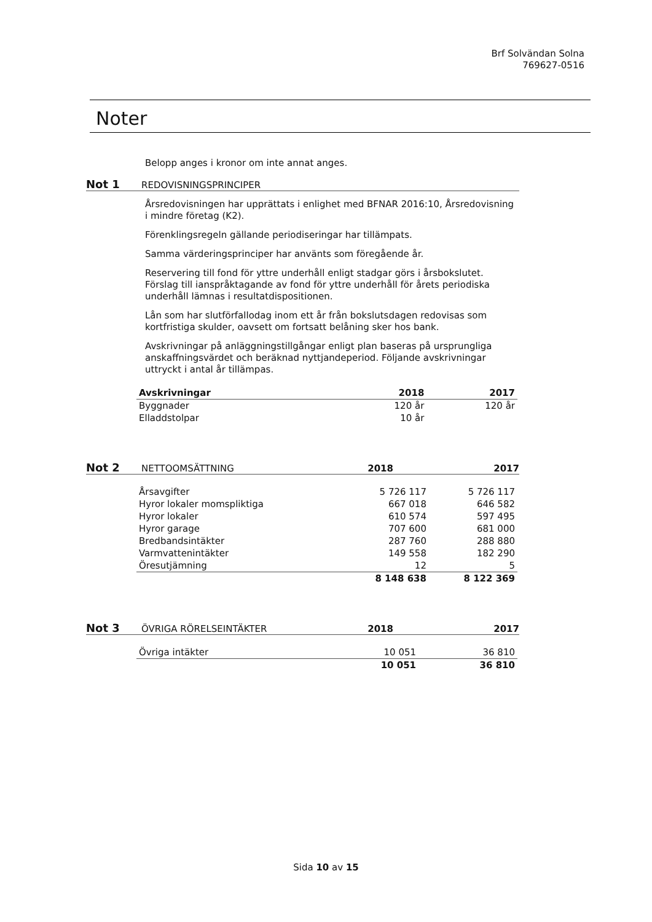Brf Solvändan Solna
769627-0516
Noter
Belopp anges i kronor om inte annat anges.
Not 1 REDOVISNINGSPRINCIPER
Årsredovisningen har upprättats i enlighet med BFNAR 2016:10, Årsredovisning i mindre företag (K2).
Förenklingsregeln gällande periodiseringar har tillämpats.
Samma värderingsprinciper har använts som föregående år.
Reservering till fond för yttre underhåll enligt stadgar görs i årsbokslutet. Förslag till ianspråktagande av fond för yttre underhåll för årets periodiska underhåll lämnas i resultatdispositionen.
Lån som har slutförfallodag inom ett år från bokslutsdagen redovisas som kortfristiga skulder, oavsett om fortsatt belåning sker hos bank.
Avskrivningar på anläggningstillgångar enligt plan baseras på ursprungliga anskaffningsvärdet och beräknad nyttjandeperiod. Följande avskrivningar uttryckt i antal år tillämpas.
| Avskrivningar | 2018 | 2017 |
| --- | --- | --- |
| Byggnader | 120 år | 120 år |
| Elladdstolpar | 10 år | |
Not 2 NETTOOMSÄTTNING 2018 2017
| Årsavgifter | 5 726 117 | 5 726 117 |
| Hyror lokaler momspliktiga | 667 018 | 646 582 |
| Hyror lokaler | 610 574 | 597 495 |
| Hyror garage | 707 600 | 681 000 |
| Bredbandsintäkter | 287 760 | 288 880 |
| Varmvattenintäkter | 149 558 | 182 290 |
| Öresutjämning | 12 | 5 |
| | 8 148 638 | 8 122 369 |
Not 3 ÖVRIGA RÖRELSEINTÄKTER 2018 2017
| Övriga intäkter | 10 051 | 36 810 |
| | 10 051 | 36 810 |
Sida 10 av 15